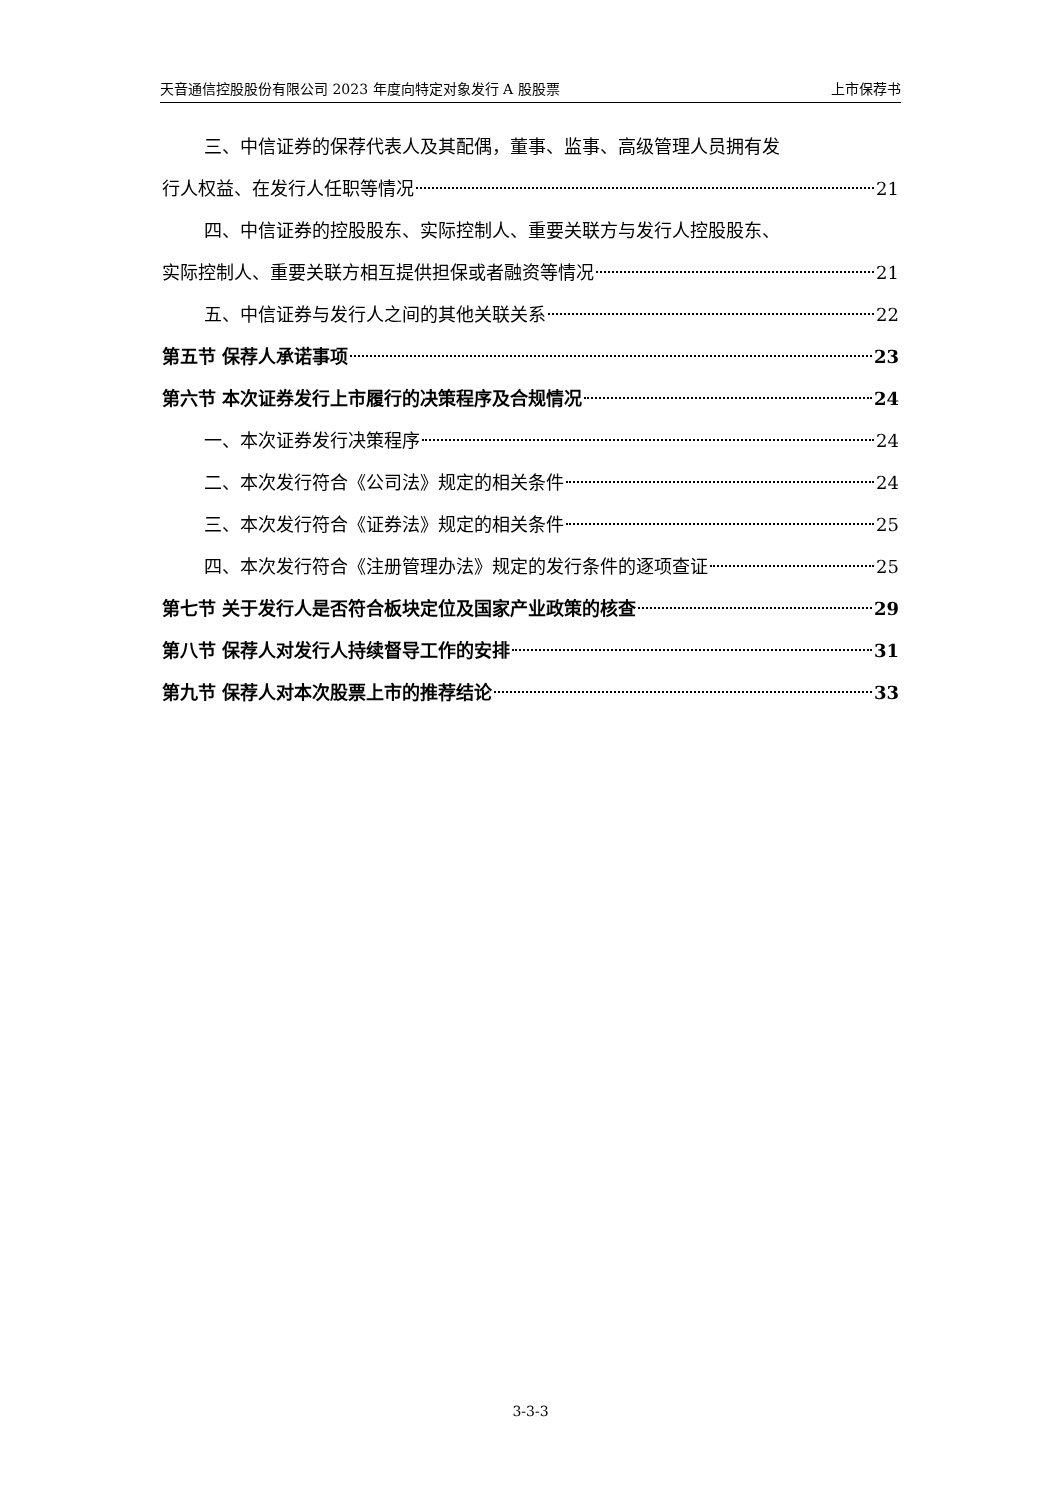天音通信控股股份有限公司 2023 年度向特定对象发行 A 股股票 上市保荐书
三、中信证券的保荐代表人及其配偶，董事、监事、高级管理人员拥有发
行人权益、在发行人任职等情况 21
四、中信证券的控股股东、实际控制人、重要关联方与发行人控股股东、
实际控制人、重要关联方相互提供担保或者融资等情况 21
五、中信证券与发行人之间的其他关联关系 22
第五节 保荐人承诺事项 23
第六节 本次证券发行上市履行的决策程序及合规情况 24
一、本次证券发行决策程序 24
二、本次发行符合《公司法》规定的相关条件 24
三、本次发行符合《证券法》规定的相关条件 25
四、本次发行符合《注册管理办法》规定的发行条件的逐项查证 25
第七节 关于发行人是否符合板块定位及国家产业政策的核查 29
第八节 保荐人对发行人持续督导工作的安排 31
第九节 保荐人对本次股票上市的推荐结论 33
3-3-3